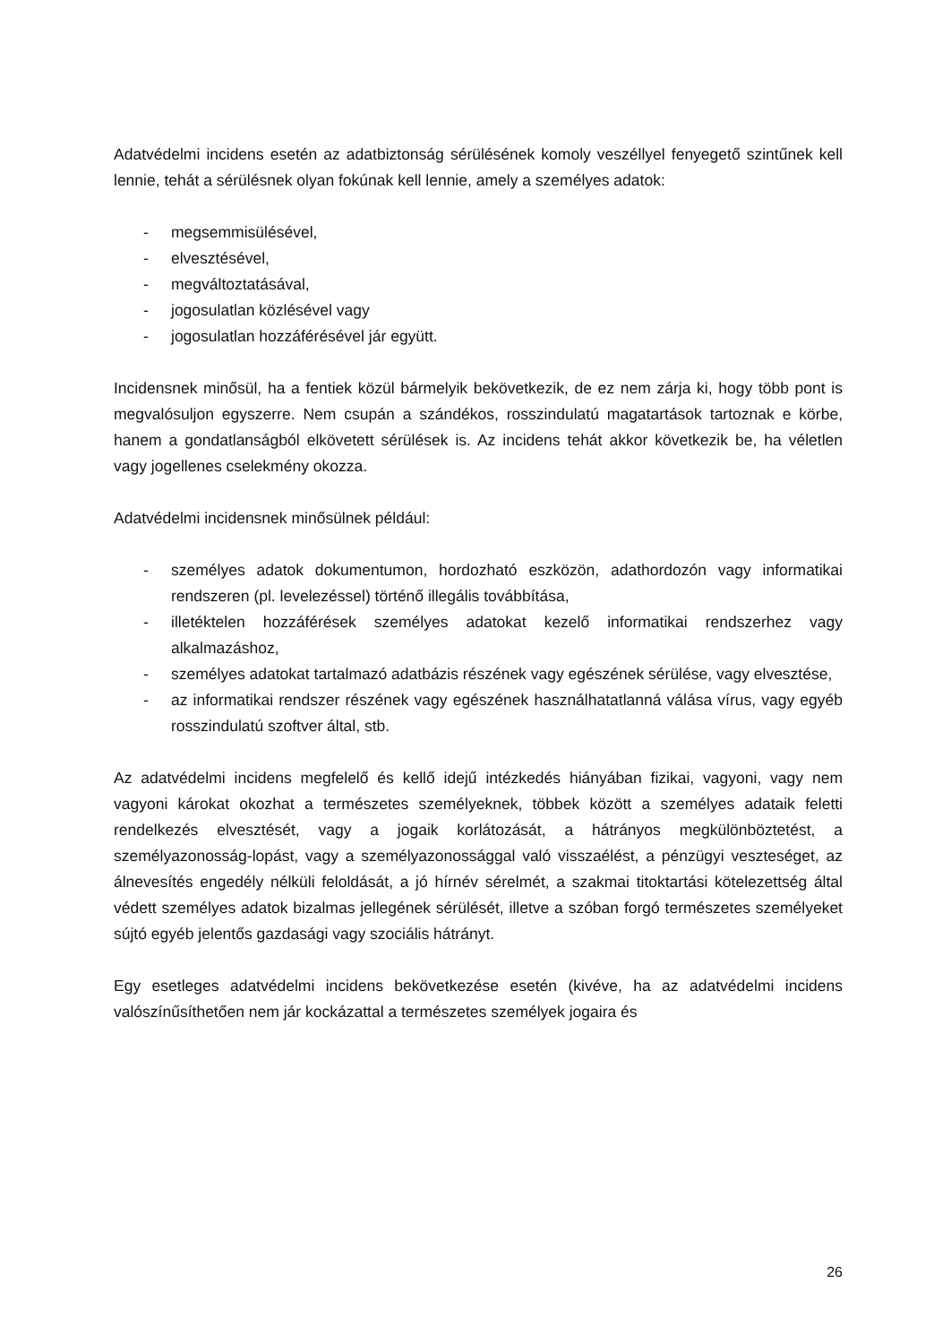Adatvédelmi incidens esetén az adatbiztonság sérülésének komoly veszéllyel fenyegető szintűnek kell lennie, tehát a sérülésnek olyan fokúnak kell lennie, amely a személyes adatok:
- megsemmisülésével,
- elvesztésével,
- megváltoztatásával,
- jogosulatlan közlésével vagy
- jogosulatlan hozzáférésével jár együtt.
Incidensnek minősül, ha a fentiek közül bármelyik bekövetkezik, de ez nem zárja ki, hogy több pont is megvalósuljon egyszerre. Nem csupán a szándékos, rosszindulatú magatartások tartoznak e körbe, hanem a gondatlanságból elkövetett sérülések is. Az incidens tehát akkor következik be, ha véletlen vagy jogellenes cselekmény okozza.
Adatvédelmi incidensnek minősülnek például:
- személyes adatok dokumentumon, hordozható eszközön, adathordozón vagy informatikai rendszeren (pl. levelezéssel) történő illegális továbbítása,
- illetéktelen hozzáférések személyes adatokat kezelő informatikai rendszerhez vagy alkalmazáshoz,
- személyes adatokat tartalmazó adatbázis részének vagy egészének sérülése, vagy elvesztése,
- az informatikai rendszer részének vagy egészének használhatatlanná válása vírus, vagy egyéb rosszindulatú szoftver által, stb.
Az adatvédelmi incidens megfelelő és kellő idejű intézkedés hiányában fizikai, vagyoni, vagy nem vagyoni károkat okozhat a természetes személyeknek, többek között a személyes adataik feletti rendelkezés elvesztését, vagy a jogaik korlátozását, a hátrányos megkülönböztetést, a személyazonosság-lopást, vagy a személyazonossággal való visszaélést, a pénzügyi veszteséget, az álnevesítés engedély nélküli feloldását, a jó hírnév sérelmét, a szakmai titoktartási kötelezettség által védett személyes adatok bizalmas jellegének sérülését, illetve a szóban forgó természetes személyeket sújtó egyéb jelentős gazdasági vagy szociális hátrányt.
Egy esetleges adatvédelmi incidens bekövetkezése esetén (kivéve, ha az adatvédelmi incidens valószínűsíthetően nem jár kockázattal a természetes személyek jogaira és
26